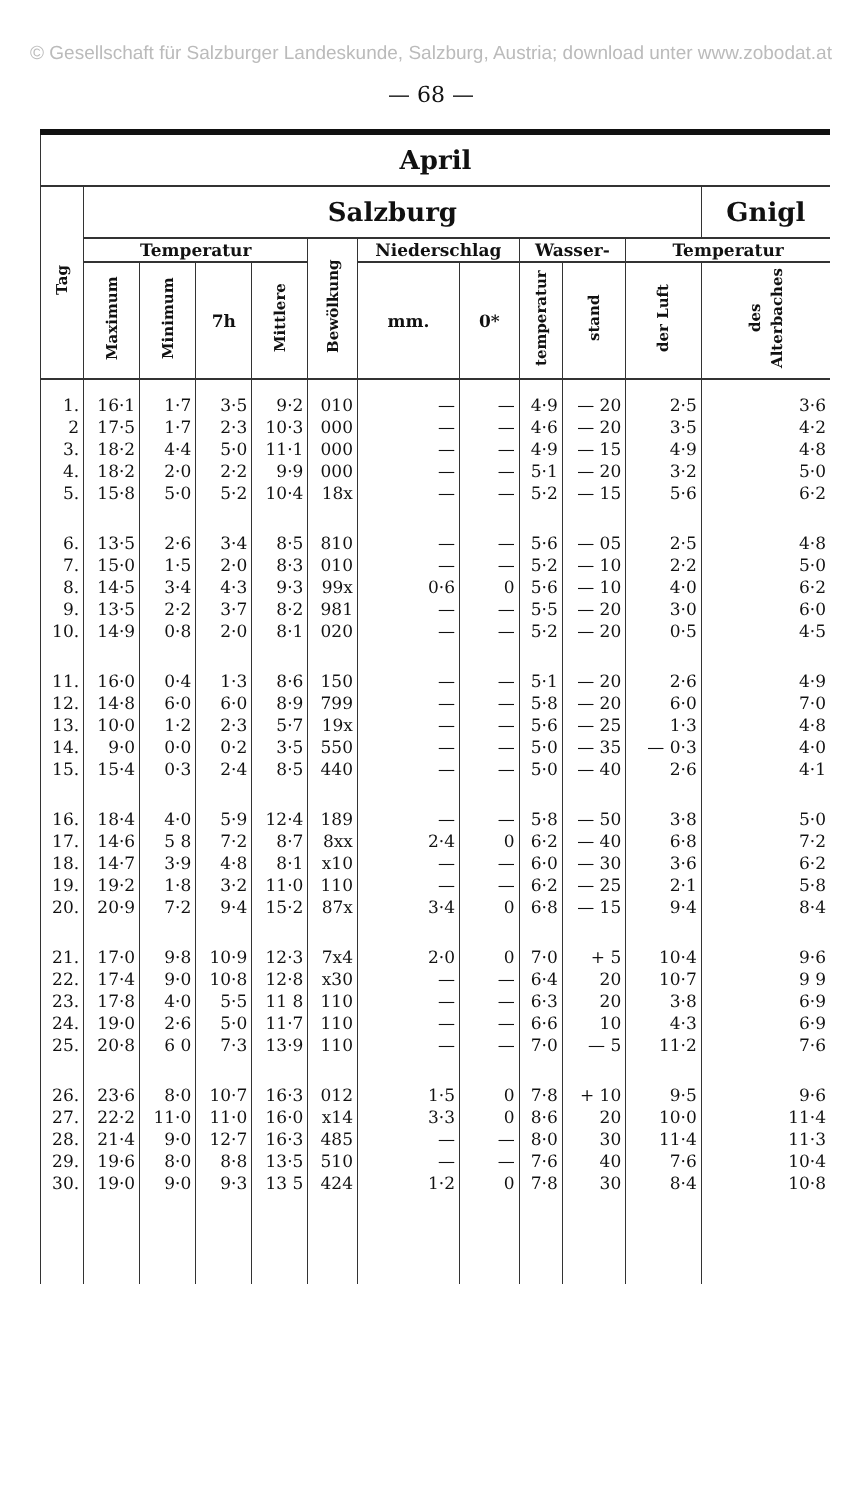© Gesellschaft für Salzburger Landeskunde, Salzburg, Austria; download unter www.zobodat.at
— 68 —
| April | | | | | | | | | | | |
| --- | --- | --- | --- | --- | --- | --- | --- | --- | --- | --- | --- |
| Tag | Salzburg | | | | | | | | | | Gnigl |
| | Temperatur | | | | Bewölkung | Niederschlag | | Wasser- | | Temperatur | |
| | Maximum | Minimum | 7h | Mittlere | | mm. | 0* | temperatur | stand | der Luft | des Alterbaches |
| 1. | 16·1 | 1·7 | 3·5 | 9·2 | 010 | — | — | 4·9 | — 20 | 2·5 | 3·6 |
| 2 | 17·5 | 1·7 | 2·3 | 10·3 | 000 | — | — | 4·6 | — 20 | 3·5 | 4·2 |
| 3. | 18·2 | 4·4 | 5·0 | 11·1 | 000 | — | — | 4·9 | — 15 | 4·9 | 4·8 |
| 4. | 18·2 | 2·0 | 2·2 | 9·9 | 000 | — | — | 5·1 | — 20 | 3·2 | 5·0 |
| 5. | 15·8 | 5·0 | 5·2 | 10·4 | 18x | — | — | 5·2 | — 15 | 5·6 | 6·2 |
| 6. | 13·5 | 2·6 | 3·4 | 8·5 | 810 | — | — | 5·6 | — 05 | 2·5 | 4·8 |
| 7. | 15·0 | 1·5 | 2·0 | 8·3 | 010 | — | — | 5·2 | — 10 | 2·2 | 5·0 |
| 8. | 14·5 | 3·4 | 4·3 | 9·3 | 99x | 0·6 | 0 | 5·6 | — 10 | 4·0 | 6·2 |
| 9. | 13·5 | 2·2 | 3·7 | 8·2 | 981 | — | — | 5·5 | — 20 | 3·0 | 6·0 |
| 10. | 14·9 | 0·8 | 2·0 | 8·1 | 020 | — | — | 5·2 | — 20 | 0·5 | 4·5 |
| 11. | 16·0 | 0·4 | 1·3 | 8·6 | 150 | — | — | 5·1 | — 20 | 2·6 | 4·9 |
| 12. | 14·8 | 6·0 | 6·0 | 8·9 | 799 | — | — | 5·8 | — 20 | 6·0 | 7·0 |
| 13. | 10·0 | 1·2 | 2·3 | 5·7 | 19x | — | — | 5·6 | — 25 | 1·3 | 4·8 |
| 14. | 9·0 | 0·0 | 0·2 | 3·5 | 550 | — | — | 5·0 | — 35 | — 0·3 | 4·0 |
| 15. | 15·4 | 0·3 | 2·4 | 8·5 | 440 | — | — | 5·0 | — 40 | 2·6 | 4·1 |
| 16. | 18·4 | 4·0 | 5·9 | 12·4 | 189 | — | — | 5·8 | — 50 | 3·8 | 5·0 |
| 17. | 14·6 | 5 8 | 7·2 | 8·7 | 8xx | 2·4 | 0 | 6·2 | — 40 | 6·8 | 7·2 |
| 18. | 14·7 | 3·9 | 4·8 | 8·1 | x10 | — | — | 6·0 | — 30 | 3·6 | 6·2 |
| 19. | 19·2 | 1·8 | 3·2 | 11·0 | 110 | — | — | 6·2 | — 25 | 2·1 | 5·8 |
| 20. | 20·9 | 7·2 | 9·4 | 15·2 | 87x | 3·4 | 0 | 6·8 | — 15 | 9·4 | 8·4 |
| 21. | 17·0 | 9·8 | 10·9 | 12·3 | 7x4 | 2·0 | 0 | 7·0 | + 5 | 10·4 | 9·6 |
| 22. | 17·4 | 9·0 | 10·8 | 12·8 | x30 | — | — | 6·4 | 20 | 10·7 | 9 9 |
| 23. | 17·8 | 4·0 | 5·5 | 11 8 | 110 | — | — | 6·3 | 20 | 3·8 | 6·9 |
| 24. | 19·0 | 2·6 | 5·0 | 11·7 | 110 | — | — | 6·6 | 10 | 4·3 | 6·9 |
| 25. | 20·8 | 6 0 | 7·3 | 13·9 | 110 | — | — | 7·0 | — 5 | 11·2 | 7·6 |
| 26. | 23·6 | 8·0 | 10·7 | 16·3 | 012 | 1·5 | 0 | 7·8 | + 10 | 9·5 | 9·6 |
| 27. | 22·2 | 11·0 | 11·0 | 16·0 | x14 | 3·3 | 0 | 8·6 | 20 | 10·0 | 11·4 |
| 28. | 21·4 | 9·0 | 12·7 | 16·3 | 485 | — | — | 8·0 | 30 | 11·4 | 11·3 |
| 29. | 19·6 | 8·0 | 8·8 | 13·5 | 510 | — | — | 7·6 | 40 | 7·6 | 10·4 |
| 30. | 19·0 | 9·0 | 9·3 | 13 5 | 424 | 1·2 | 0 | 7·8 | 30 | 8·4 | 10·8 |